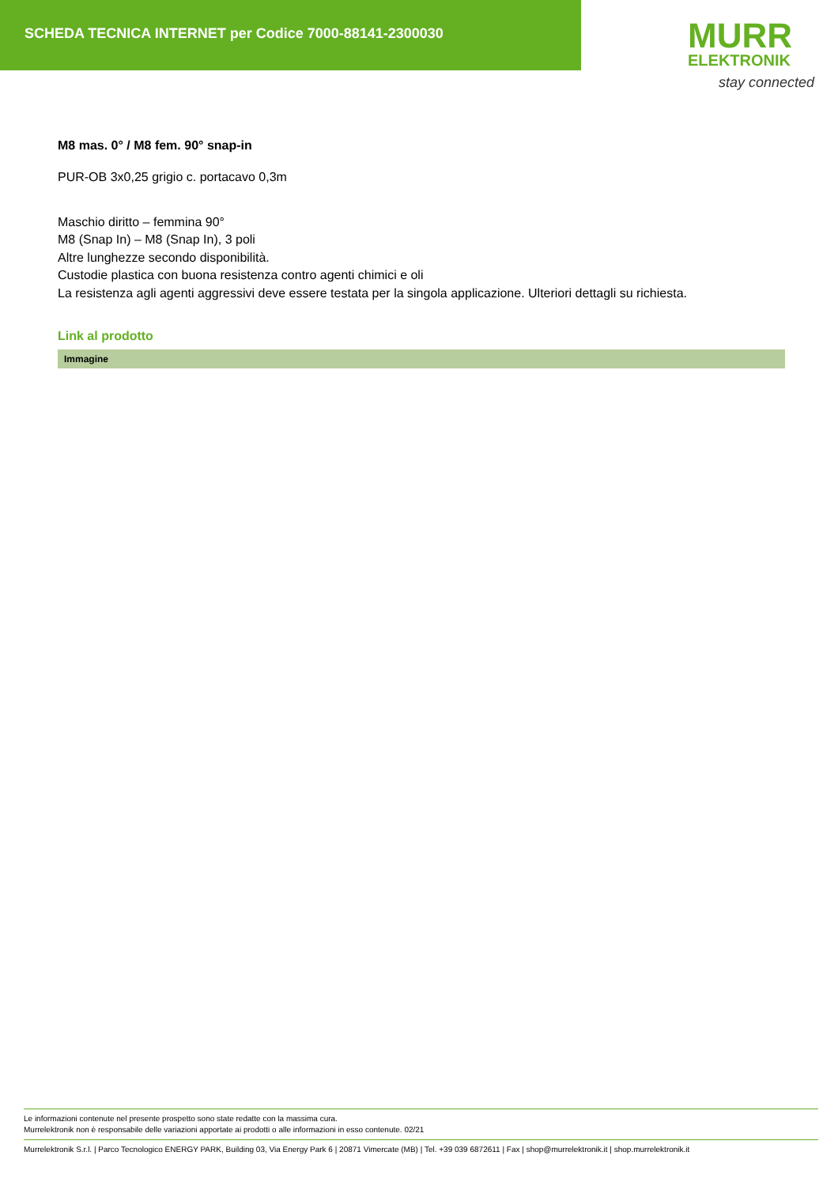SCHEDA TECNICA INTERNET per Codice 7000-88141-2300030
MURR
ELEKTRONIK
stay connected
M8 mas. 0° / M8 fem. 90° snap-in
PUR-OB 3x0,25 grigio c. portacavo 0,3m
Maschio diritto – femmina 90°
M8 (Snap In) – M8 (Snap In), 3 poli
Altre lunghezze secondo disponibilità.
Custodie plastica con buona resistenza contro agenti chimici e oli
La resistenza agli agenti aggressivi deve essere testata per la singola applicazione. Ulteriori dettagli su richiesta.
Link al prodotto
Immagine
Le informazioni contenute nel presente prospetto sono state redatte con la massima cura.
Murrelektronik non è responsabile delle variazioni apportate ai prodotti o alle informazioni in esso contenute. 02/21
Murrelektronik S.r.l. | Parco Tecnologico ENERGY PARK, Building 03, Via Energy Park 6 | 20871 Vimercate (MB) | Tel. +39 039 6872611 | Fax | shop@murrelektronik.it | shop.murrelektronik.it